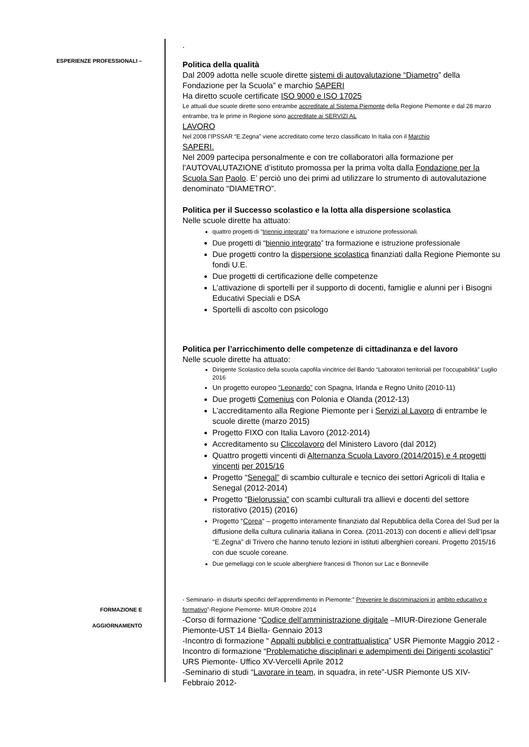ESPERIENZE PROFESSIONALI –
.
Politica della qualità
Dal 2009 adotta nelle scuole dirette sistemi di autovalutazione “Diametro” della Fondazione per la Scuola” e marchio SAPERI
Ha diretto scuole certificate ISO 9000 e ISO 17025
Le attuali due scuole dirette sono entrambe accreditate al Sistema Piemonte della Regione Piemonte e dal 28 marzo entrambe, tra le prime in Regione sono accreditate ai SERVIZI AL
LAVORO
Nel 2008 l’IPSSAR “E.Zegna” viene accreditato come terzo classificato In Italia con il Marchio
SAPERI.
Nel 2009 partecipa personalmente e con tre collaboratori alla formazione per l’AUTOVALUTAZIONE d’istituto promossa per la prima volta dalla Fondazione per la Scuola San Paolo. E’ perciò uno dei primi ad utilizzare lo strumento di autovalutazione denominato “DIAMETRO”.
Politica per il Successo scolastico e la lotta alla dispersione scolastica
Nelle scuole dirette ha attuato:
quattro progetti di “triennio integrato” tra formazione e istruzione professionali.
Due progetti di “biennio integrato” tra formazione e istruzione professionale
Due progetti contro la dispersione scolastica finanziati dalla Regione Piemonte su fondi U.E.
Due progetti di certificazione delle competenze
L’attivazione di sportelli per il supporto di docenti, famiglie e alunni per i Bisogni Educativi Speciali e DSA
Sportelli di ascolto con psicologo
Politica per l’arricchimento delle competenze di cittadinanza e del lavoro
Nelle scuole dirette ha attuato:
Dirigente Scolastico della scuola capofila vincitrice del Bando “Laboratori territoriali per l’occupabilità” Luglio 2016
Un progetto europeo “Leonardo” con Spagna, Irlanda e Regno Unito (2010-11)
Due progetti Comenius con Polonia e Olanda (2012-13)
L’accreditamento alla Regione Piemonte per i Servizi al Lavoro di entrambe le scuole dirette (marzo 2015)
Progetto FIXO con Italia Lavoro (2012-2014)
Accreditamento su Cliccolavoro del Ministero Lavoro (dal 2012)
Quattro progetti vincenti di Alternanza Scuola Lavoro (2014/2015) e 4 progetti vincenti per 2015/16
Progetto “Senegal” di scambio culturale e tecnico dei settori Agricoli di Italia e Senegal (2012-2014)
Progetto “Bielorussia” con scambi culturali tra allievi e docenti del settore ristorativo (2015) (2016)
Progetto “Corea“ – progetto interamente finanziato dal Repubblica della Corea del Sud per la diffusione della cultura culinaria italiana in Corea. (2011-2013) con docenti e allievi dell’Ipsar “E.Zegna” di Trivero che hanno tenuto lezioni in istituti alberghieri coreani. Progetto 2015/16 con due scuole coreane.
Due gemellaggi con le scuole alberghiere francesi di Thonon sur Lac e Bonneville
FORMAZIONE E
AGGIORNAMENTO
- Seminario- in disturbi specifici dell’apprendimento in Piemonte:” Prevenire le discriminazioni in ambito educativo e formativo”-Regione Piemonte- MIUR-Ottobre 2014
-Corso di formazione “Codice dell’amministrazione digitale –MIUR-Direzione Generale Piemonte-UST 14 Biella- Gennaio 2013
-Incontro di formazione “ Appalti pubblici e contrattualistica” USR Piemonte Maggio 2012 -Incontro di formazione “Problematiche disciplinari e adempimenti dei Dirigenti scolastici” URS Piemonte- Uffico XV-Vercelli Aprile 2012
-Seminario di studi “Lavorare in team, in squadra, in rete”-USR Piemonte US XIV-Febbraio 2012-